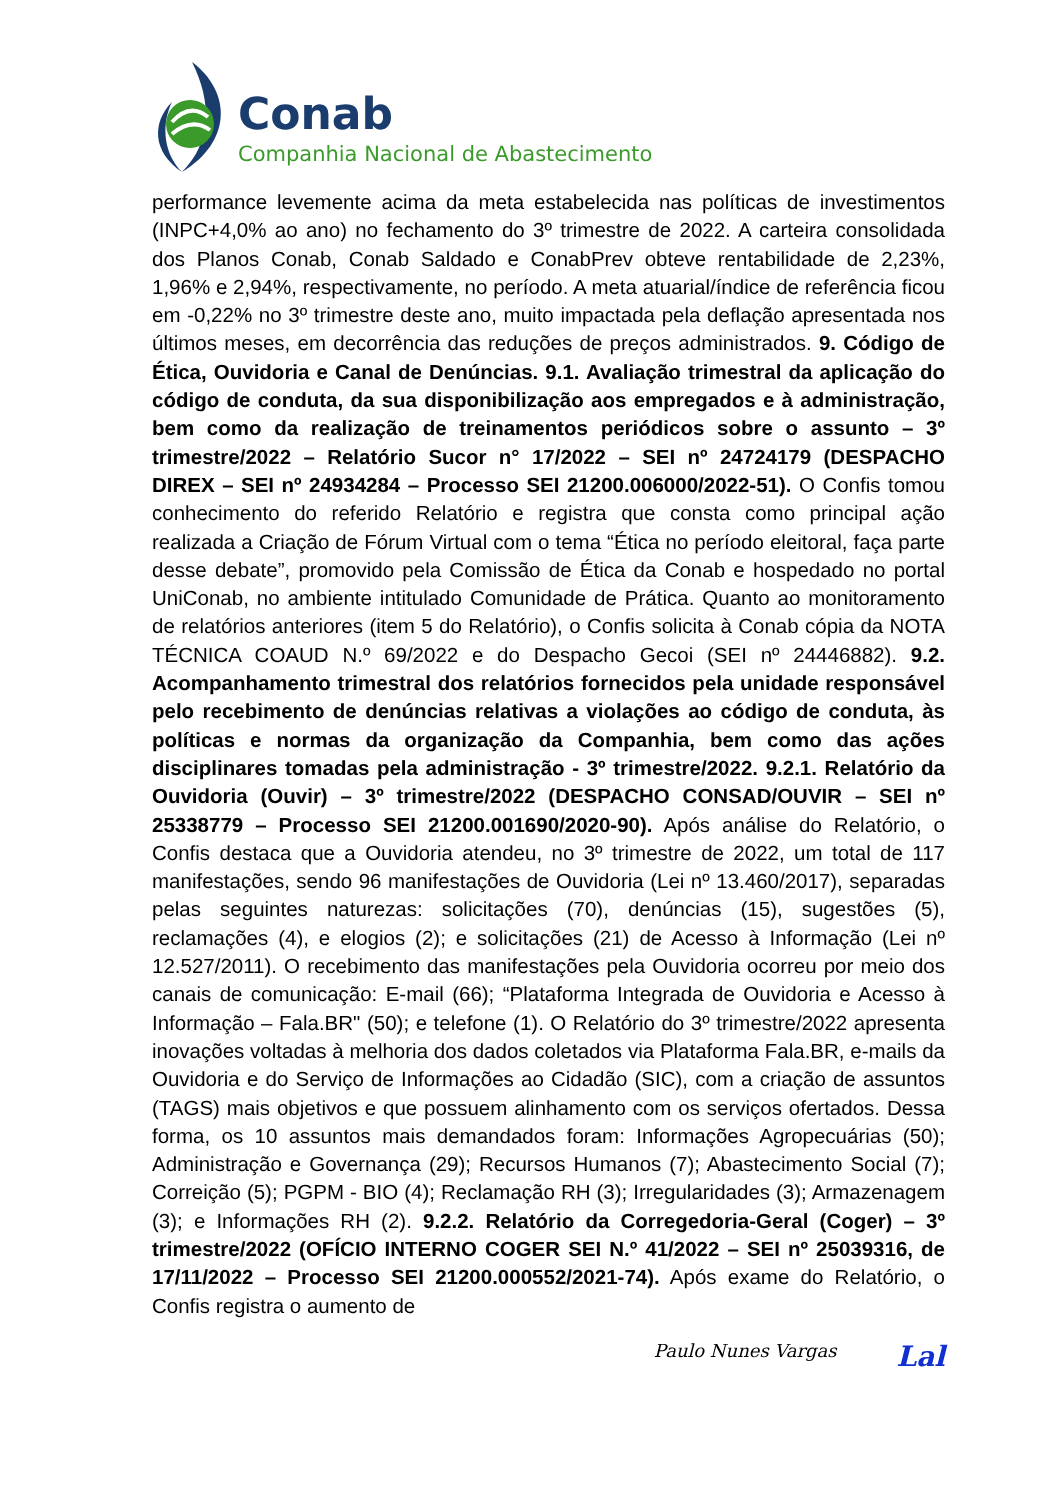Conab
Companhia Nacional de Abastecimento
performance levemente acima da meta estabelecida nas políticas de investimentos (INPC+4,0% ao ano) no fechamento do 3º trimestre de 2022. A carteira consolidada dos Planos Conab, Conab Saldado e ConabPrev obteve rentabilidade de 2,23%, 1,96% e 2,94%, respectivamente, no período. A meta atuarial/índice de referência ficou em -0,22% no 3º trimestre deste ano, muito impactada pela deflação apresentada nos últimos meses, em decorrência das reduções de preços administrados. 9. Código de Ética, Ouvidoria e Canal de Denúncias. 9.1. Avaliação trimestral da aplicação do código de conduta, da sua disponibilização aos empregados e à administração, bem como da realização de treinamentos periódicos sobre o assunto – 3º trimestre/2022 – Relatório Sucor n° 17/2022 – SEI nº 24724179 (DESPACHO DIREX – SEI nº 24934284 – Processo SEI 21200.006000/2022-51). O Confis tomou conhecimento do referido Relatório e registra que consta como principal ação realizada a Criação de Fórum Virtual com o tema “Ética no período eleitoral, faça parte desse debate”, promovido pela Comissão de Ética da Conab e hospedado no portal UniConab, no ambiente intitulado Comunidade de Prática. Quanto ao monitoramento de relatórios anteriores (item 5 do Relatório), o Confis solicita à Conab cópia da NOTA TÉCNICA COAUD N.º 69/2022 e do Despacho Gecoi (SEI nº 24446882). 9.2. Acompanhamento trimestral dos relatórios fornecidos pela unidade responsável pelo recebimento de denúncias relativas a violações ao código de conduta, às políticas e normas da organização da Companhia, bem como das ações disciplinares tomadas pela administração - 3º trimestre/2022. 9.2.1. Relatório da Ouvidoria (Ouvir) – 3º trimestre/2022 (DESPACHO CONSAD/OUVIR – SEI nº 25338779 – Processo SEI 21200.001690/2020-90). Após análise do Relatório, o Confis destaca que a Ouvidoria atendeu, no 3º trimestre de 2022, um total de 117 manifestações, sendo 96 manifestações de Ouvidoria (Lei nº 13.460/2017), separadas pelas seguintes naturezas: solicitações (70), denúncias (15), sugestões (5), reclamações (4), e elogios (2); e solicitações (21) de Acesso à Informação (Lei nº 12.527/2011). O recebimento das manifestações pela Ouvidoria ocorreu por meio dos canais de comunicação: E-mail (66); “Plataforma Integrada de Ouvidoria e Acesso à Informação – Fala.BR" (50); e telefone (1). O Relatório do 3º trimestre/2022 apresenta inovações voltadas à melhoria dos dados coletados via Plataforma Fala.BR, e-mails da Ouvidoria e do Serviço de Informações ao Cidadão (SIC), com a criação de assuntos (TAGS) mais objetivos e que possuem alinhamento com os serviços ofertados. Dessa forma, os 10 assuntos mais demandados foram: Informações Agropecuárias (50); Administração e Governança (29); Recursos Humanos (7); Abastecimento Social (7); Correição (5); PGPM - BIO (4); Reclamação RH (3); Irregularidades (3); Armazenagem (3); e Informações RH (2). 9.2.2. Relatório da Corregedoria-Geral (Coger) – 3º trimestre/2022 (OFÍCIO INTERNO COGER SEI N.º 41/2022 – SEI nº 25039316, de 17/11/2022 – Processo SEI 21200.000552/2021-74). Após exame do Relatório, o Confis registra o aumento de
Paulo Nunes Vargas Lal